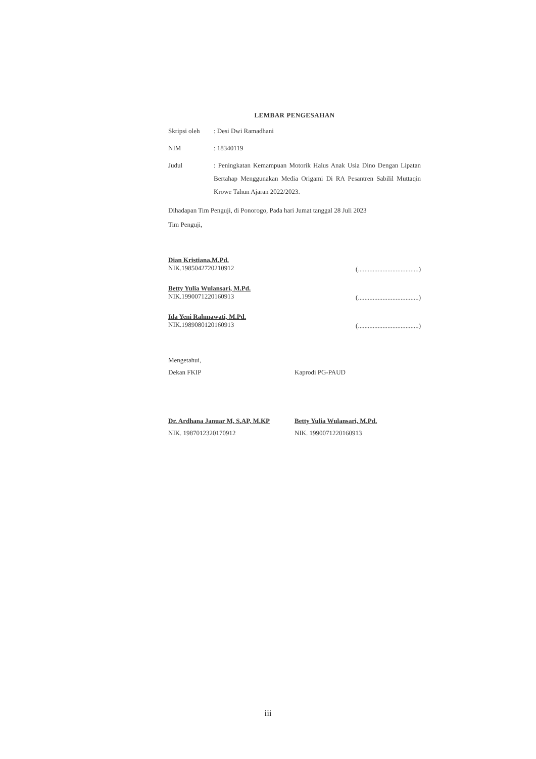LEMBAR PENGESAHAN
| Skripsi oleh | : Desi Dwi Ramadhani |
| NIM | : 18340119 |
| Judul | : Peningkatan Kemampuan Motorik Halus Anak Usia Dino Dengan Lipatan Bertahap Menggunakan Media Origami Di RA Pesantren Sabilil Muttaqin Krowe Tahun Ajaran 2022/2023. |
Dihadapan Tim Penguji, di Ponorogo, Pada hari Jumat tanggal 28 Juli 2023
Tim Penguji,
Dian Kristiana,M.Pd.
NIK.1985042720210912
(.....................................)
Betty Yulia Wulansari, M.Pd.
NIK.1990071220160913
(.....................................)
Ida Yeni Rahmawati, M.Pd.
NIK.1989080120160913
(.....................................)
Mengetahui,
Dekan FKIP
Dr. Ardhana Januar M, S.AP, M.KP
NIK. 1987012320170912
Kaprodi PG-PAUD
Betty Yulia Wulansari, M.Pd.
NIK. 1990071220160913
iii